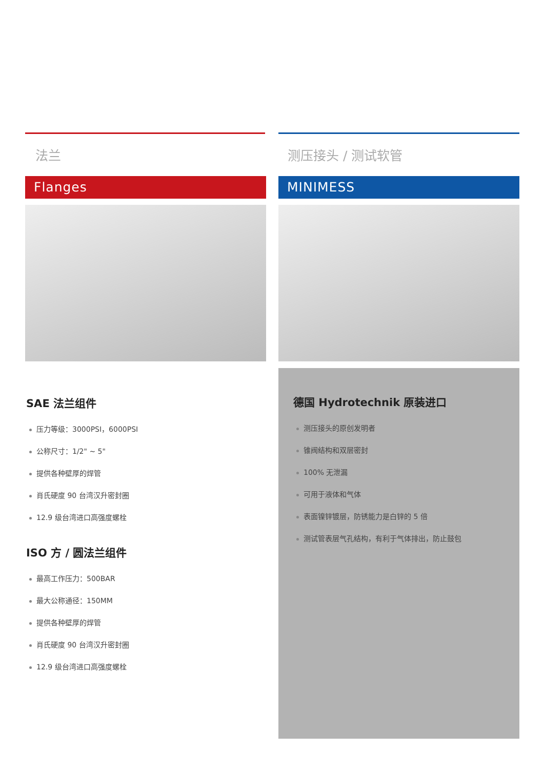法兰
Flanges
SAE 法兰组件
压力等级：3000PSI，6000PSI
公称尺寸：1/2" ~ 5"
提供各种壁厚的焊管
肖氏硬度 90 台湾汉升密封圈
12.9 级台湾进口高强度螺栓
ISO 方 / 圆法兰组件
最高工作压力：500BAR
最大公称通径：150MM
提供各种壁厚的焊管
肖氏硬度 90 台湾汉升密封圈
12.9 级台湾进口高强度螺栓
测压接头 / 测试软管
MINIMESS
德国 Hydrotechnik 原装进口
测压接头的原创发明者
锥阀结构和双层密封
100% 无泄漏
可用于液体和气体
表面镍锌镀层，防锈能力是白锌的 5 倍
测试管表层气孔结构，有利于气体排出，防止鼓包